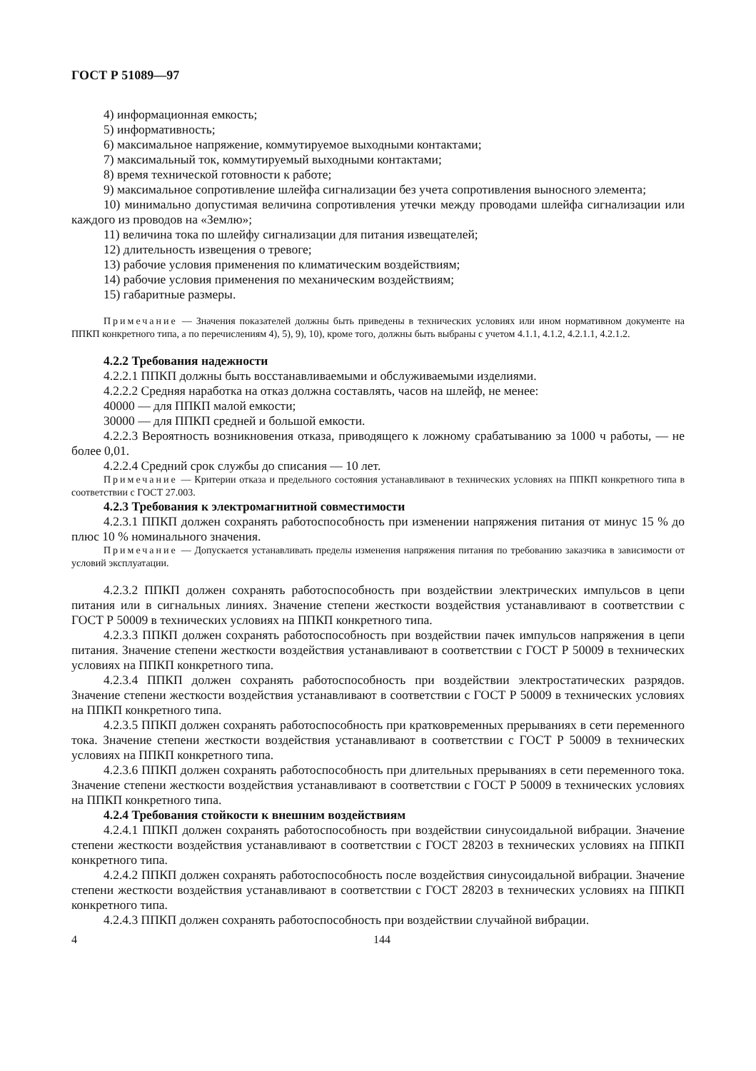ГОСТ Р 51089—97
4) информационная емкость;
5) информативность;
6) максимальное напряжение, коммутируемое выходными контактами;
7) максимальный ток, коммутируемый выходными контактами;
8) время технической готовности к работе;
9) максимальное сопротивление шлейфа сигнализации без учета сопротивления выносного элемента;
10) минимально допустимая величина сопротивления утечки между проводами шлейфа сигнализации или каждого из проводов на «Землю»;
11) величина тока по шлейфу сигнализации для питания извещателей;
12) длительность извещения о тревоге;
13) рабочие условия применения по климатическим воздействиям;
14) рабочие условия применения по механическим воздействиям;
15) габаритные размеры.
Примечание — Значения показателей должны быть приведены в технических условиях или ином нормативном документе на ППКП конкретного типа, а по перечислениям 4), 5), 9), 10), кроме того, должны быть выбраны с учетом 4.1.1, 4.1.2, 4.2.1.1, 4.2.1.2.
4.2.2 Требования надежности
4.2.2.1 ППКП должны быть восстанавливаемыми и обслуживаемыми изделиями.
4.2.2.2 Средняя наработка на отказ должна составлять, часов на шлейф, не менее:
40000 — для ППКП малой емкости;
30000 — для ППКП средней и большой емкости.
4.2.2.3 Вероятность возникновения отказа, приводящего к ложному срабатыванию за 1000 ч работы, — не более 0,01.
4.2.2.4 Средний срок службы до списания — 10 лет.
Примечание — Критерии отказа и предельного состояния устанавливают в технических условиях на ППКП конкретного типа в соответствии с ГОСТ 27.003.
4.2.3 Требования к электромагнитной совместимости
4.2.3.1 ППКП должен сохранять работоспособность при изменении напряжения питания от минус 15 % до плюс 10 % номинального значения.
Примечание — Допускается устанавливать пределы изменения напряжения питания по требованию заказчика в зависимости от условий эксплуатации.
4.2.3.2 ППКП должен сохранять работоспособность при воздействии электрических импульсов в цепи питания или в сигнальных линиях. Значение степени жесткости воздействия устанавливают в соответствии с ГОСТ Р 50009 в технических условиях на ППКП конкретного типа.
4.2.3.3 ППКП должен сохранять работоспособность при воздействии пачек импульсов напряжения в цепи питания. Значение степени жесткости воздействия устанавливают в соответствии с ГОСТ Р 50009 в технических условиях на ППКП конкретного типа.
4.2.3.4 ППКП должен сохранять работоспособность при воздействии электростатических разрядов. Значение степени жесткости воздействия устанавливают в соответствии с ГОСТ Р 50009 в технических условиях на ППКП конкретного типа.
4.2.3.5 ППКП должен сохранять работоспособность при кратковременных прерываниях в сети переменного тока. Значение степени жесткости воздействия устанавливают в соответствии с ГОСТ Р 50009 в технических условиях на ППКП конкретного типа.
4.2.3.6 ППКП должен сохранять работоспособность при длительных прерываниях в сети переменного тока. Значение степени жесткости воздействия устанавливают в соответствии с ГОСТ Р 50009 в технических условиях на ППКП конкретного типа.
4.2.4 Требования стойкости к внешним воздействиям
4.2.4.1 ППКП должен сохранять работоспособность при воздействии синусоидальной вибрации. Значение степени жесткости воздействия устанавливают в соответствии с ГОСТ 28203 в технических условиях на ППКП конкретного типа.
4.2.4.2 ППКП должен сохранять работоспособность после воздействия синусоидальной вибрации. Значение степени жесткости воздействия устанавливают в соответствии с ГОСТ 28203 в технических условиях на ППКП конкретного типа.
4.2.4.3 ППКП должен сохранять работоспособность при воздействии случайной вибрации.
4 144